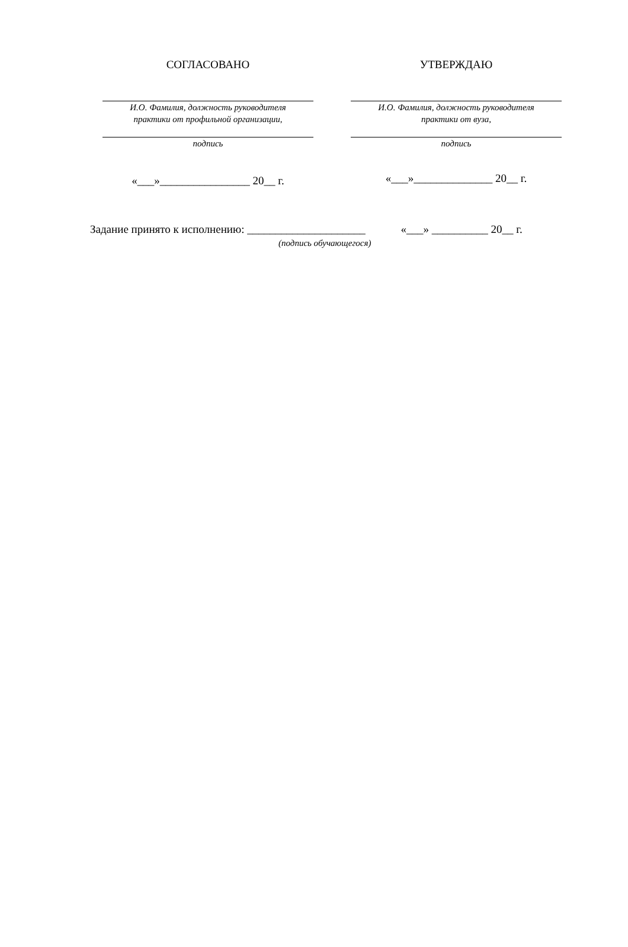СОГЛАСОВАНО
И.О. Фамилия, должность руководителя
практики от профильной организации,
подпись
«___»________________ 20__ г.
УТВЕРЖДАЮ
И.О. Фамилия, должность руководителя
практики от вуза,
подпись
«___»______________ 20__ г.
Задание принято к исполнению: _____________________
(подпись обучающегося)
«___» __________ 20__ г.